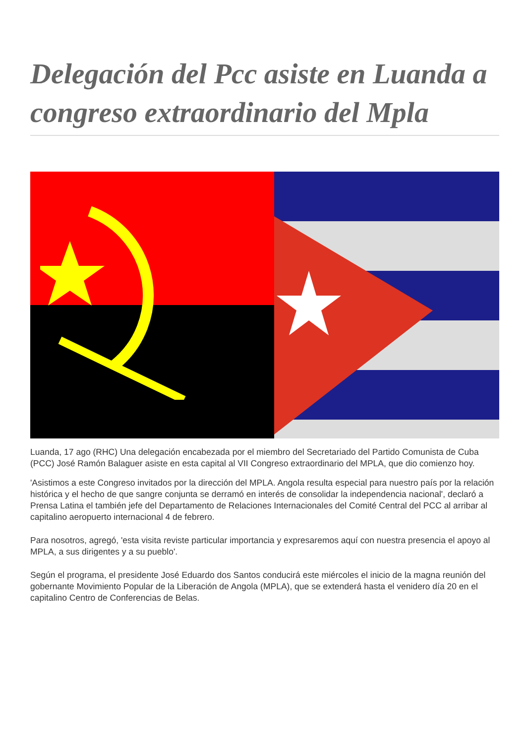Delegación del Pcc asiste en Luanda a congreso extraordinario del Mpla
Luanda, 17 ago (RHC) Una delegación encabezada por el miembro del Secretariado del Partido Comunista de Cuba (PCC) José Ramón Balaguer asiste en esta capital al VII Congreso extraordinario del MPLA, que dio comienzo hoy.
'Asistimos a este Congreso invitados por la dirección del MPLA. Angola resulta especial para nuestro país por la relación histórica y el hecho de que sangre conjunta se derramó en interés de consolidar la independencia nacional', declaró a Prensa Latina el también jefe del Departamento de Relaciones Internacionales del Comité Central del PCC al arribar al capitalino aeropuerto internacional 4 de febrero.
Para nosotros, agregó, 'esta visita reviste particular importancia y expresaremos aquí con nuestra presencia el apoyo al MPLA, a sus dirigentes y a su pueblo'.
Según el programa, el presidente José Eduardo dos Santos conducirá este miércoles el inicio de la magna reunión del gobernante Movimiento Popular de la Liberación de Angola (MPLA), que se extenderá hasta el venidero día 20 en el capitalino Centro de Conferencias de Belas.